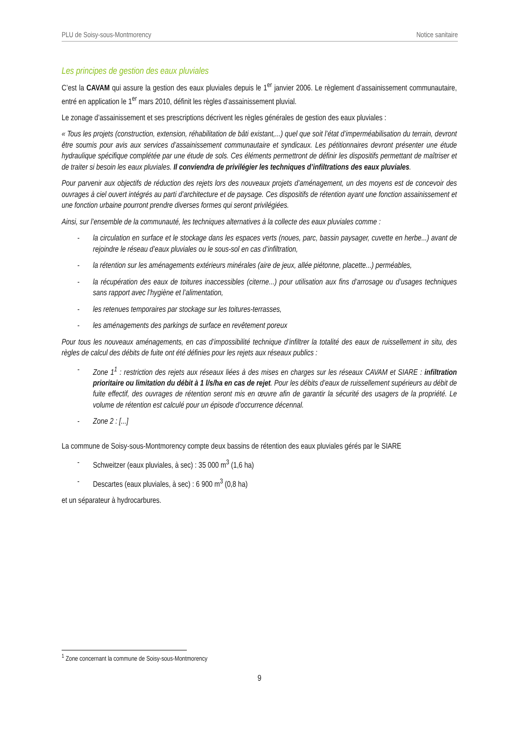PLU de Soisy-sous-Montmorency Notice sanitaire
Les principes de gestion des eaux pluviales
C’est la CAVAM qui assure la gestion des eaux pluviales depuis le 1<sup>er</sup> janvier 2006. Le règlement d’assainissement communautaire, entré en application le 1<sup>er</sup> mars 2010, définit les règles d’assainissement pluvial.
Le zonage d’assainissement et ses prescriptions décrivent les règles générales de gestion des eaux pluviales :
« Tous les projets (construction, extension, réhabilitation de bâti existant,...) quel que soit l’état d’imperméabilisation du terrain, devront être soumis pour avis aux services d’assainissement communautaire et syndicaux. Les pétitionnaires devront présenter une étude hydraulique spécifique complétée par une étude de sols. Ces éléments permettront de définir les dispositifs permettant de maîtriser et de traiter si besoin les eaux pluviales. Il conviendra de privilégier les techniques d’infiltrations des eaux pluviales.
Pour parvenir aux objectifs de réduction des rejets lors des nouveaux projets d’aménagement, un des moyens est de concevoir des ouvrages à ciel ouvert intégrés au parti d’architecture et de paysage. Ces dispositifs de rétention ayant une fonction assainissement et une fonction urbaine pourront prendre diverses formes qui seront privilégiées.
Ainsi, sur l’ensemble de la communauté, les techniques alternatives à la collecte des eaux pluviales comme :
- la circulation en surface et le stockage dans les espaces verts (noues, parc, bassin paysager, cuvette en herbe...) avant de rejoindre le réseau d’eaux pluviales ou le sous-sol en cas d’infiltration,
- la rétention sur les aménagements extérieurs minérales (aire de jeux, allée piétonne, placette...) perméables,
- la récupération des eaux de toitures inaccessibles (citerne...) pour utilisation aux fins d’arrosage ou d’usages techniques sans rapport avec l’hygiène et l’alimentation,
- les retenues temporaires par stockage sur les toitures-terrasses,
- les aménagements des parkings de surface en revêtement poreux
Pour tous les nouveaux aménagements, en cas d’impossibilité technique d’infiltrer la totalité des eaux de ruissellement in situ, des règles de calcul des débits de fuite ont été définies pour les rejets aux réseaux publics :
- Zone 1<sup>1</sup> : restriction des rejets aux réseaux liées à des mises en charges sur les réseaux CAVAM et SIARE : infiltration prioritaire ou limitation du débit à 1 l/s/ha en cas de rejet. Pour les débits d’eaux de ruissellement supérieurs au débit de fuite effectif, des ouvrages de rétention seront mis en œuvre afin de garantir la sécurité des usagers de la propriété. Le volume de rétention est calculé pour un épisode d’occurrence décennal.
- Zone 2 : [...]
La commune de Soisy-sous-Montmorency compte deux bassins de rétention des eaux pluviales gérés par le SIARE
- Schweitzer (eaux pluviales, à sec) : 35 000 m<sup>3</sup> (1,6 ha)
- Descartes (eaux pluviales, à sec) : 6 900 m<sup>3</sup> (0,8 ha)
et un séparateur à hydrocarbures.
<sup>1</sup> Zone concernant la commune de Soisy-sous-Montmorency
9